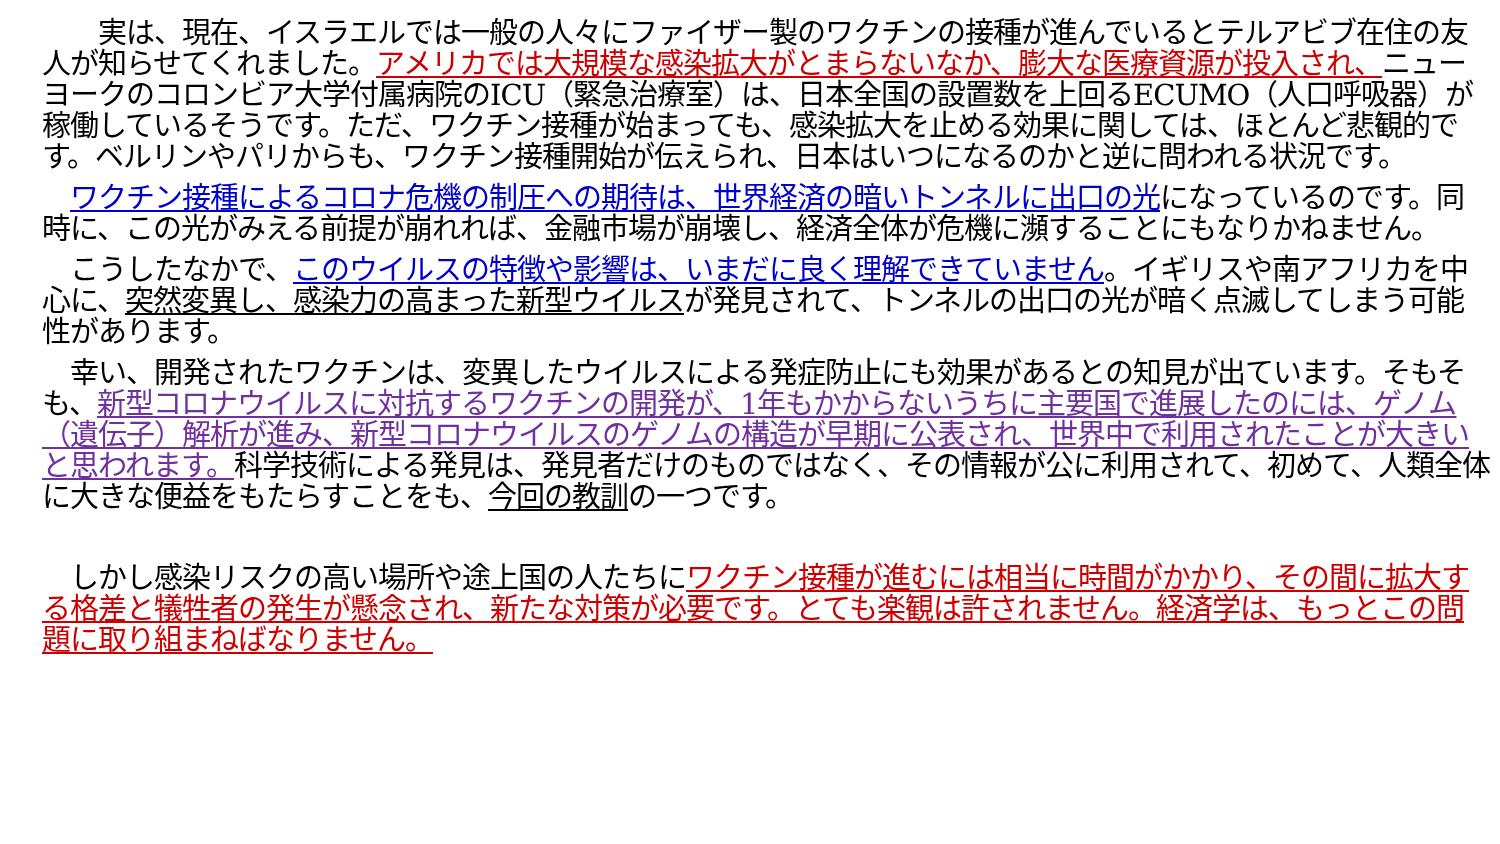実は、現在、イスラエルでは一般の人々にファイザー製のワクチンの接種が進んでいるとテルアビブ在住の友人が知らせてくれました。アメリカでは大規模な感染拡大がとまらないなか、膨大な医療資源が投入され、ニューヨークのコロンビア大学付属病院のICU（緊急治療室）は、日本全国の設置数を上回るECUMO（人口呼吸器）が稼働しているそうです。ただ、ワクチン接種が始まっても、感染拡大を止める効果に関しては、ほとんど悲観的です。ベルリンやパリからも、ワクチン接種開始が伝えられ、日本はいつになるのかと逆に問われる状況です。
　ワクチン接種によるコロナ危機の制圧への期待は、世界経済の暗いトンネルに出口の光になっているのです。同時に、この光がみえる前提が崩れれば、金融市場が崩壊し、経済全体が危機に瀕することにもなりかねません。
　こうしたなかで、このウイルスの特徴や影響は、いまだに良く理解できていません。イギリスや南アフリカを中心に、突然変異し、感染力の高まった新型ウイルスが発見されて、トンネルの出口の光が暗く点滅してしまう可能性があります。
　幸い、開発されたワクチンは、変異したウイルスによる発症防止にも効果があるとの知見が出ています。そもそも、新型コロナウイルスに対抗するワクチンの開発が、1年もかからないうちに主要国で進展したのには、ゲノム（遺伝子）解析が進み、新型コロナウイルスのゲノムの構造が早期に公表され、世界中で利用されたことが大きいと思われます。科学技術による発見は、発見者だけのものではなく、その情報が公に利用されて、初めて、人類全体に大きな便益をもたらすことをも、今回の教訓の一つです。
　しかし感染リスクの高い場所や途上国の人たちにワクチン接種が進むには相当に時間がかかり、その間に拡大する格差と犠牲者の発生が懸念され、新たな対策が必要です。とても楽観は許されません。経済学は、もっとこの問題に取り組まねばなりません。